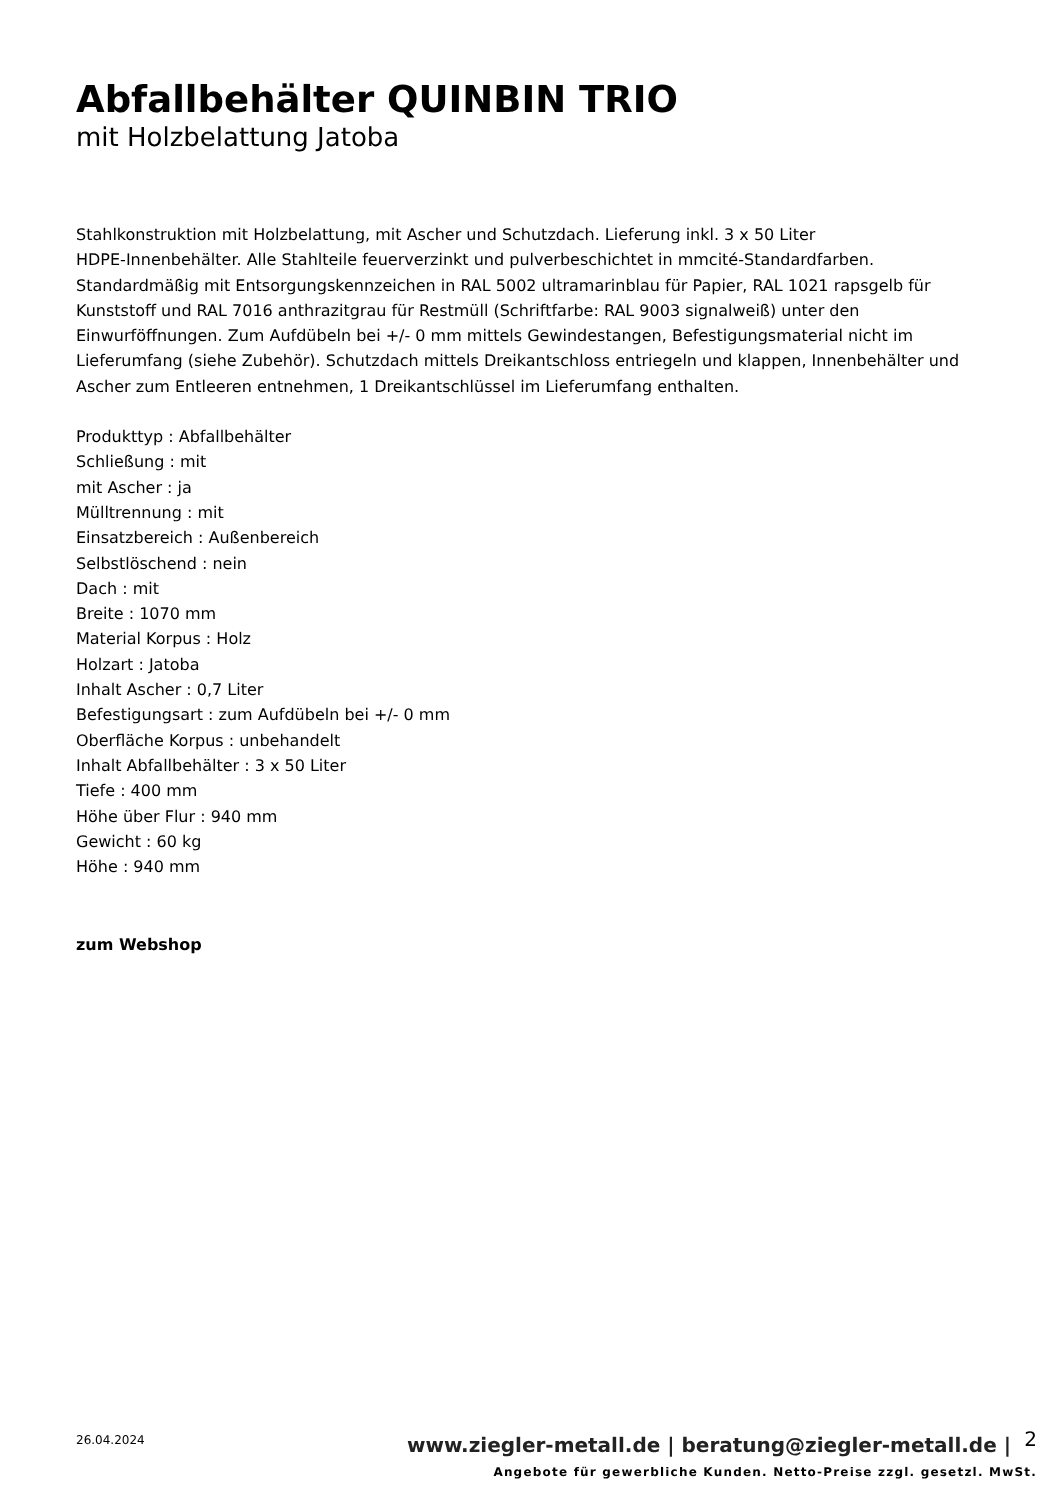Abfallbehälter QUINBIN TRIO
mit Holzbelattung Jatoba
Stahlkonstruktion mit Holzbelattung, mit Ascher und Schutzdach. Lieferung inkl. 3 x 50 Liter
HDPE-Innenbehälter. Alle Stahlteile feuerverzinkt und pulverbeschichtet in mmcité-Standardfarben. Standardmäßig mit Entsorgungskennzeichen in RAL 5002 ultramarinblau für Papier, RAL 1021 rapsgelb für Kunststoff und RAL 7016 anthrazitgrau für Restmüll (Schriftfarbe: RAL 9003 signalweiß) unter den Einwurföffnungen. Zum Aufdübeln bei +/- 0 mm mittels Gewindestangen, Befestigungsmaterial nicht im Lieferumfang (siehe Zubehör). Schutzdach mittels Dreikantschloss entriegeln und klappen, Innenbehälter und Ascher zum Entleeren entnehmen, 1 Dreikantschlüssel im Lieferumfang enthalten.
Produkttyp : Abfallbehälter
Schließung : mit
mit Ascher : ja
Mülltrennung : mit
Einsatzbereich : Außenbereich
Selbstlöschend : nein
Dach : mit
Breite : 1070 mm
Material Korpus : Holz
Holzart : Jatoba
Inhalt Ascher : 0,7 Liter
Befestigungsart : zum Aufdübeln bei +/- 0 mm
Oberfläche Korpus : unbehandelt
Inhalt Abfallbehälter : 3 x 50 Liter
Tiefe : 400 mm
Höhe über Flur : 940 mm
Gewicht : 60 kg
Höhe : 940 mm
zum Webshop
26.04.2024
www.ziegler-metall.de | beratung@ziegler-metall.de |
2
Angebote für gewerbliche Kunden. Netto-Preise zzgl. gesetzl. MwSt.